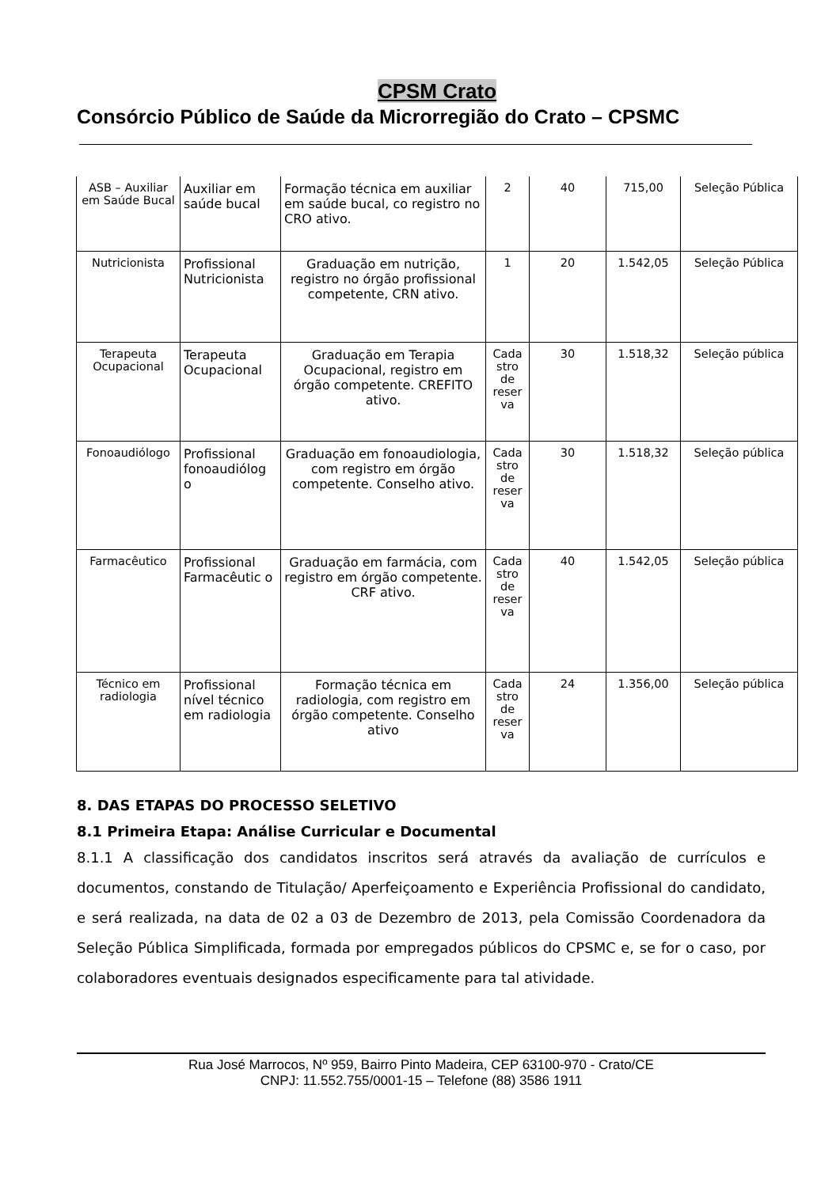CPSM Crato
Consórcio Público de Saúde da Microrregião do Crato – CPSMC
| ASB – Auxiliar em Saúde Bucal | Auxiliar em saúde bucal | Formação técnica em auxiliar em saúde bucal, co registro no CRO ativo. | 2 | 40 | 715,00 | Seleção Pública |
| Nutricionista | Profissional Nutricionista | Graduação em nutrição, registro no órgão profissional competente, CRN ativo. | 1 | 20 | 1.542,05 | Seleção Pública |
| Terapeuta Ocupacional | Terapeuta Ocupacional | Graduação em Terapia Ocupacional, registro em órgão competente. CREFITO ativo. | Cada stro de reser va | 30 | 1.518,32 | Seleção pública |
| Fonoaudiólogo | Profissional fonoaudiólog o | Graduação em fonoaudiologia, com registro em órgão competente. Conselho ativo. | Cada stro de reser va | 30 | 1.518,32 | Seleção pública |
| Farmacêutico | Profissional Farmacêutic o | Graduação em farmácia, com registro em órgão competente. CRF ativo. | Cada stro de reser va | 40 | 1.542,05 | Seleção pública |
| Técnico em radiologia | Profissional nível técnico em radiologia | Formação técnica em radiologia, com registro em órgão competente. Conselho ativo | Cada stro de reser va | 24 | 1.356,00 | Seleção pública |
8. DAS ETAPAS DO PROCESSO SELETIVO
8.1 Primeira Etapa: Análise Curricular e Documental
8.1.1 A classificação dos candidatos inscritos será através da avaliação de currículos e documentos, constando de Titulação/ Aperfeiçoamento e Experiência Profissional do candidato, e será realizada, na data de 02 a 03 de Dezembro de 2013, pela Comissão Coordenadora da Seleção Pública Simplificada, formada por empregados públicos do CPSMC e, se for o caso, por colaboradores eventuais designados especificamente para tal atividade.
Rua José Marrocos, Nº 959, Bairro Pinto Madeira, CEP 63100-970 - Crato/CE
CNPJ: 11.552.755/0001-15 – Telefone (88) 3586 1911